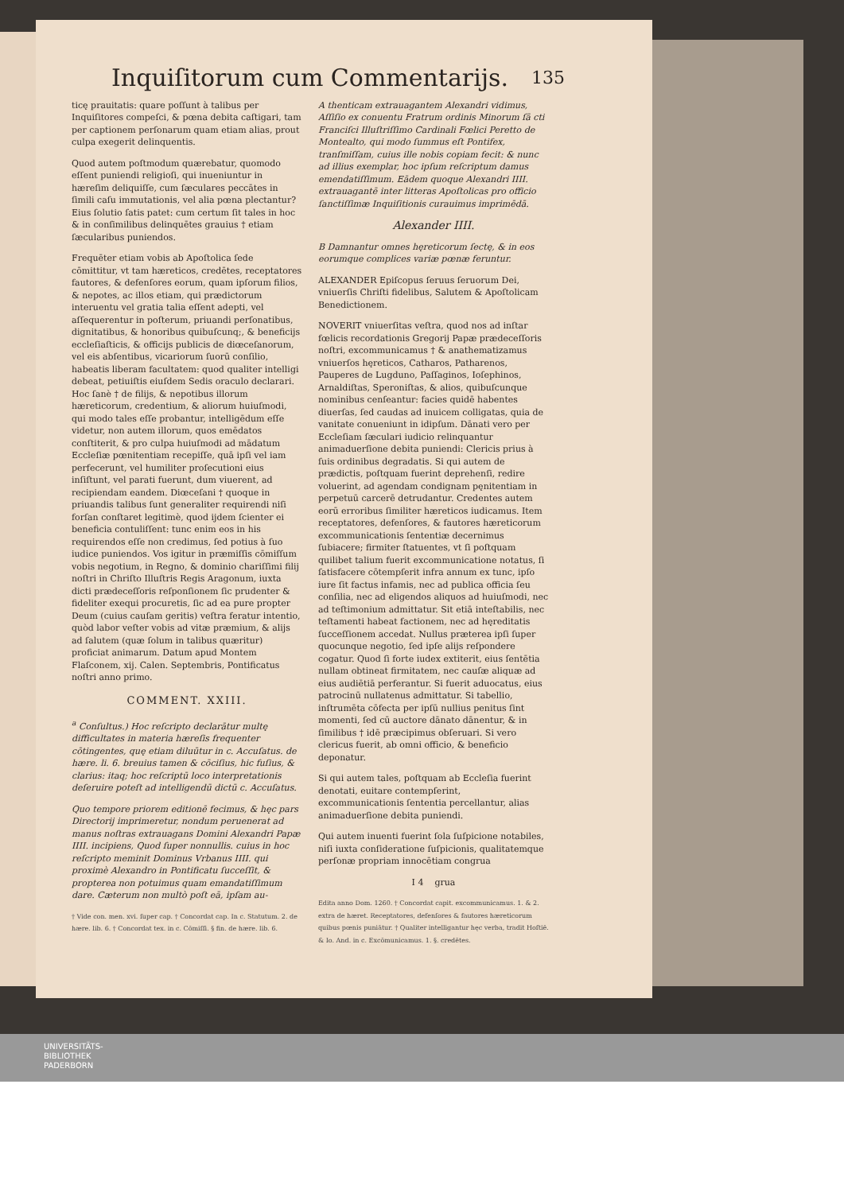Inquiſitorum cum Commentarijs. 135
ticę prauitatis: quare poſſunt à talibus per Inquiſitores compeſci, & pœna debita caſtigari, tam per captionem perſonarum quam etiam alias, prout culpa exegerit delinquentis.
Quod autem poſtmodum quærebatur, quomodo eſſent puniendi religioſi, qui inueniuntur in hæreſim deliquiſſe, cum ſæculares peccātes in ſimili caſu immutationis, vel alia pœna plectantur? Eius ſolutio ſatis patet: cum certum ſit tales in hoc & in conſimilibus delinquētes grauius † etiam ſæcularibus puniendos.
Frequēter etiam vobis ab Apoſtolica ſede cōmittitur, vt tam hæreticos, credētes, receptatores fautores, & defenſores eorum, quam ipſorum filios, & nepotes, ac illos etiam, qui prædictorum interuentu vel gratia talia eſſent adepti, vel aſſequerentur in poſterum, priuandi perſonatibus, dignitatibus, & honoribus quibuſcunq;, & beneficijs eccleſiaſticis, & officijs publicis de diœceſanorum, vel eis abſentibus, vicariorum ſuorū conſilio, habeatis liberam facultatem: quod qualiter intelligi debeat, petiuiſtis eiuſdem Sedis oraculo declarari. Hoc ſanè † de filijs, & nepotibus illorum hæreticorum, credentium, & aliorum huiuſmodi, qui modo tales eſſe probantur, intelligēdum eſſe videtur, non autem illorum, quos emēdatos conſtiterit, & pro culpa huiuſmodi ad mādatum Eccleſiæ pœnitentiam recepiſſe, quā ipſi vel iam perfecerunt, vel humiliter proſecutioni eius inſiſtunt, vel parati fuerunt, dum viuerent, ad recipiendam eandem. Diœceſani † quoque in priuandis talibus ſunt generaliter requirendi niſi forſan conſtaret legitimè, quod ijdem ſcienter ei beneficia contuliſſent: tunc enim eos in his requirendos eſſe non credimus, ſed potius à ſuo iudice puniendos. Vos igitur in præmiſſis cōmiſſum vobis negotium, in Regno, & dominio chariſſimi filij noſtri in Chriſto Illuſtris Regis Aragonum, iuxta dicti prædeceſſoris reſponſionem ſic prudenter & fideliter exequi procuretis, ſic ad ea pure propter Deum (cuius cauſam geritis) veſtra feratur intentio, quòd labor veſter vobis ad vitæ præmium, & alijs ad ſalutem (quæ ſolum in talibus quæritur) proficiat animarum. Datum apud Montem Flaſconem, xij. Calen. Septembris, Pontificatus noſtri anno primo.
COMMENT. XXIII.
<sup>a</sup> Conſultus.) Hoc reſcripto declarātur multę difficultates in materia hæreſis frequenter cōtingentes, quę etiam diluūtur in c. Accuſatus. de hære. li. 6. breuius tamen & cōciſius, hic fuſius, & clarius: itaq; hoc reſcriptū loco interpretationis deſeruire poteſt ad intelligendū dictū c. Accuſatus.
Quo tempore priorem editionē fecimus, & hęc pars Directorij imprimeretur, nondum peruenerat ad manus noſtras extrauagans Domini Alexandri Papæ IIII. incipiens, Quod ſuper nonnullis. cuius in hoc reſcripto meminit Dominus Vrbanus IIII. qui proximè Alexandro in Pontificatu ſucceſſit, & propterea non potuimus quam emandatiſſimum dare. Cæterum non multò poſt eā, ipſam au-
† Vide con. men. xvi. ſuper cap. † Concordat cap. In c. Statutum. 2. de hære. lib. 6. † Concordat tex. in c. Cōmiſſi. § fin. de hære. lib. 6.
A thenticam extrauagantem Alexandri vidimus, Aſſiſio ex conuentu Fratrum ordinis Minorum ſā cti Franciſci Illuſtriſſimo Cardinali Fœlici Peretto de Montealto, qui modo ſummus eſt Pontifex, tranſmiſſam, cuius ille nobis copiam fecit: & nunc ad illius exemplar, hoc ipſum reſcriptum damus emendatiſſimum. Eādem quoque Alexandri IIII. extrauagantē inter litteras Apoſtolicas pro officio ſanctiſſimæ Inquiſitionis curauimus imprimēdā.
Alexander IIII.
B Damnantur omnes hęreticorum ſectę, & in eos eorumque complices variæ pœnæ feruntur.
ALEXANDER Epiſcopus ſeruus ſeruorum Dei, vniuerſis Chriſti fidelibus, Salutem & Apoſtolicam Benedictionem.
NOVERIT vniuerſitas veſtra, quod nos ad inſtar fœlicis recordationis Gregorij Papæ prædeceſſoris noſtri, excommunicamus † & anathematizamus vniuerſos hęreticos, Catharos, Patharenos, Pauperes de Lugduno, Paſſaginos, Ioſephinos, Arnaldiſtas, Speroniſtas, & alios, quibuſcunque nominibus cenſeantur: facies quidē habentes diuerſas, ſed caudas ad inuicem colligatas, quia de vanitate conueniunt in idipſum. Dānati vero per Eccleſiam ſæculari iudicio relinquantur animaduerſione debita puniendi: Clericis prius à ſuis ordinibus degradatis. Si qui autem de prædictis, poſtquam fuerint deprehenſi, redire voluerint, ad agendam condignam pęnitentiam in perpetuū carcerē detrudantur. Credentes autem eorū erroribus ſimiliter hæreticos iudicamus. Item receptatores, defenſores, & fautores hæreticorum excommunicationis ſententiæ decernimus ſubiacere; firmiter ſtatuentes, vt ſi poſtquam quilibet talium fuerit excommunicatione notatus, ſi ſatisfacere cōtempſerit infra annum ex tunc, ipſo iure ſit factus infamis, nec ad publica officia ſeu conſilia, nec ad eligendos aliquos ad huiuſmodi, nec ad teſtimonium admittatur. Sit etiā inteſtabilis, nec teſtamenti habeat factionem, nec ad hęreditatis ſucceſſionem accedat. Nullus præterea ipſi ſuper quocunque negotio, ſed ipſe alijs reſpondere cogatur. Quod ſi forte iudex extiterit, eius ſentētia nullam obtineat firmitatem, nec cauſæ aliquæ ad eius audiētiā perferantur. Si fuerit aduocatus, eius patrocinū nullatenus admittatur. Si tabellio, inſtrumēta cōfecta per ipſū nullius penitus ſint momenti, ſed cū auctore dānato dānentur, & in ſimilibus † idē præcipimus obſeruari. Si vero clericus fuerit, ab omni officio, & beneficio deponatur.
Si qui autem tales, poſtquam ab Eccleſia fuerint denotati, euitare contempſerint, excommunicationis ſententia percellantur, alias animaduerſione debita puniendi.
Qui autem inuenti fuerint ſola ſuſpicione notabiles, niſi iuxta conſideratione ſuſpicionis, qualitatemque perſonæ propriam innocētiam congrua
I 4 grua
Edita anno Dom. 1260. † Concordat capit. excommunicamus. 1. & 2. extra de hæret. Receptatores, defenſores & fautores hæreticorum quibus pœnis puniātur. † Qualiter intelligantur hęc verba, tradit Hoſtiē. & Io. And. in c. Excōmunicamus. 1. §. credētes.
UNIVERSITÄTS-
BIBLIOTHEK
PADERBORN